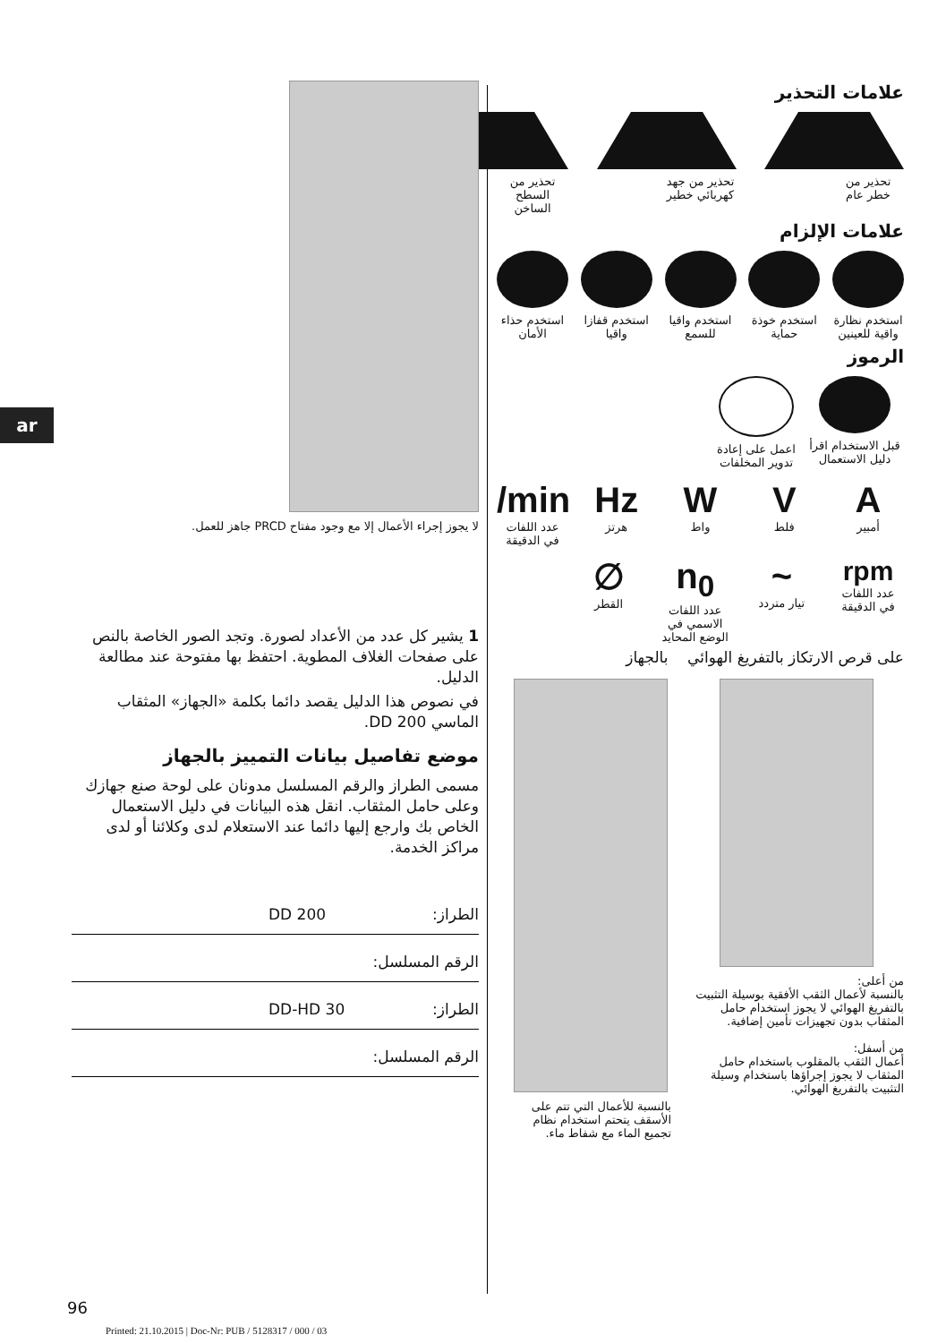ar
علامات التحذير
تحذير من خطر عام
تحذير من جهد كهربائي خطير
تحذير من السطح الساخن
علامات الإلزام
استخدم نظارة واقية للعينين
استخدم خوذة حماية
استخدم واقيا للسمع
استخدم قفازا واقيا
استخدم حذاء الأمان
الرموز
قبل الاستخدام اقرأ دليل الاستعمال
اعمل على إعادة تدوير المخلفات
A
أمبير
V
فلط
W
واط
Hz
هرتز
/min
عدد اللفات في الدقيقة
rpm
عدد اللفات في الدقيقة
~
تيار متردد
n<sub>0</sub>
عدد اللفات الاسمي في الوضع المحايد
∅
القطر
على قرص الارتكاز بالتفريغ الهوائي بالجهاز
من أعلى:
بالنسبة لأعمال الثقب الأفقية بوسيلة التثبيت بالتفريغ الهوائي لا يجوز استخدام حامل المثقاب بدون تجهيزات تأمين إضافية.
من أسفل:
أعمال الثقب بالمقلوب باستخدام حامل المثقاب لا يجوز إجراؤها باستخدام وسيلة التثبيت بالتفريغ الهوائي.
بالنسبة للأعمال التي تتم على الأسقف يتحتم استخدام نظام تجميع الماء مع شفاط ماء.
لا يجوز إجراء الأعمال إلا مع وجود مفتاح PRCD جاهز للعمل.
1 يشير كل عدد من الأعداد لصورة. وتجد الصور الخاصة بالنص على صفحات الغلاف المطوية. احتفظ بها مفتوحة عند مطالعة الدليل.
في نصوص هذا الدليل يقصد دائما بكلمة «الجهاز» المثقاب الماسي DD 200.
موضع تفاصيل بيانات التمييز بالجهاز
مسمى الطراز والرقم المسلسل مدونان على لوحة صنع جهازك وعلى حامل المثقاب. انقل هذه البيانات في دليل الاستعمال الخاص بك وارجع إليها دائما عند الاستعلام لدى وكلائنا أو لدى مراكز الخدمة.
الطراز: DD 200
الرقم المسلسل:
الطراز: DD-HD 30
الرقم المسلسل:
96
Printed: 21.10.2015 | Doc-Nr: PUB / 5128317 / 000 / 03